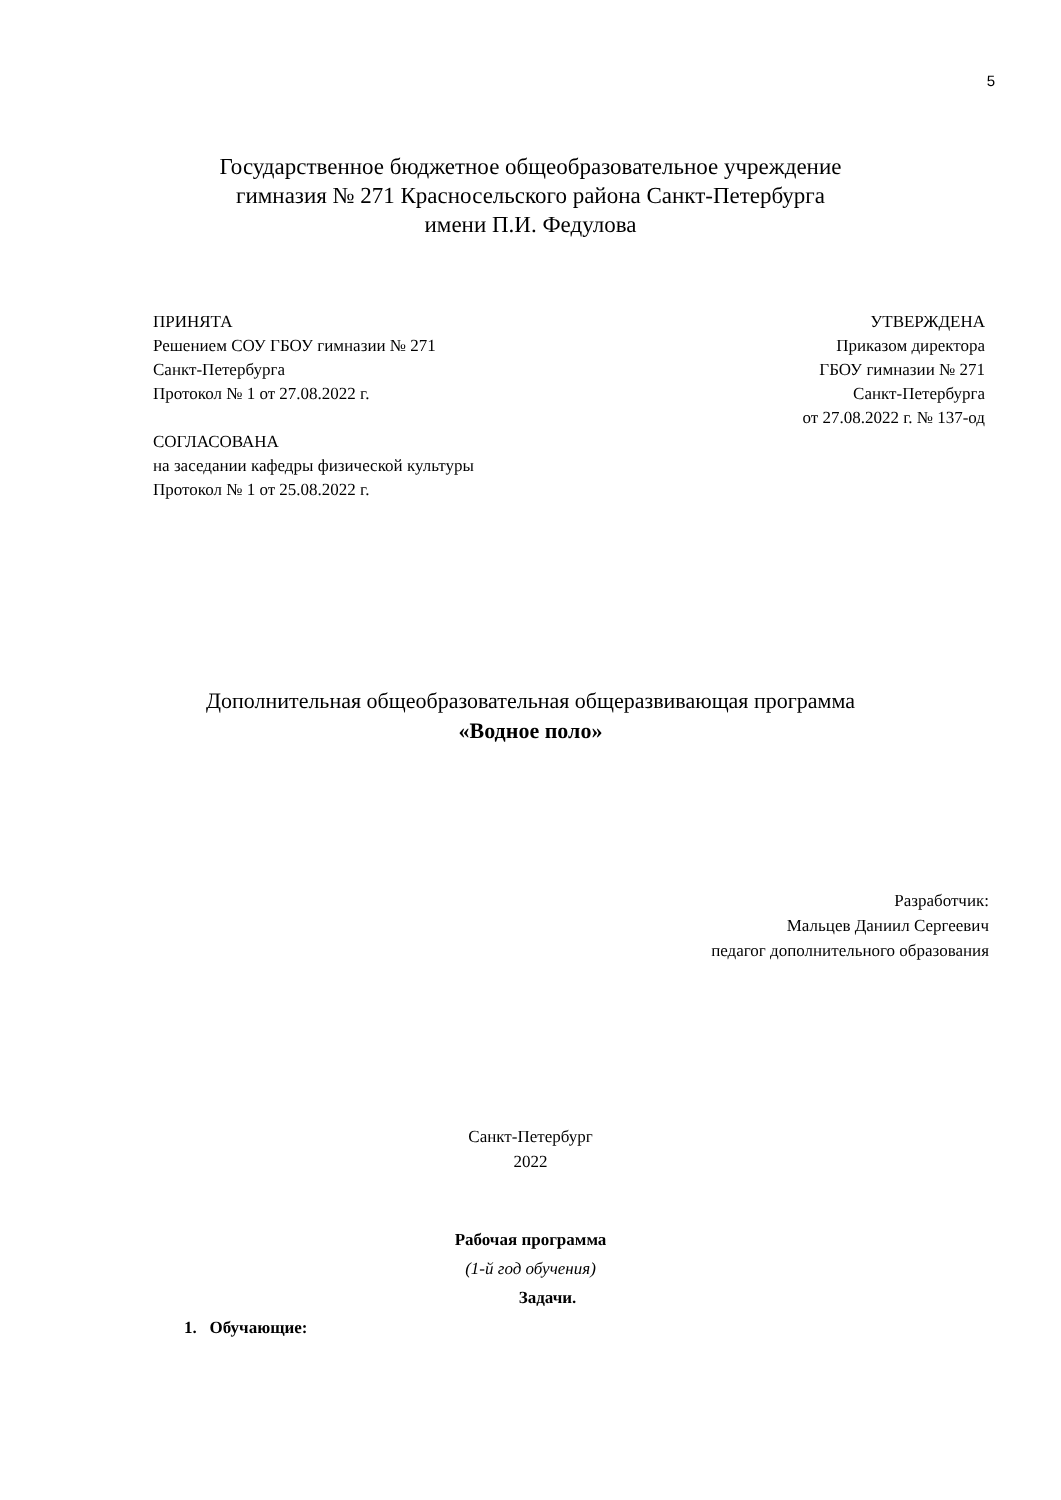5
Государственное бюджетное общеобразовательное учреждение
гимназия № 271 Красносельского района Санкт-Петербурга
имени П.И. Федулова
ПРИНЯТА
Решением СОУ ГБОУ гимназии № 271
Санкт-Петербурга
Протокол № 1 от 27.08.2022 г.
СОГЛАСОВАНА
на заседании кафедры физической культуры
Протокол № 1 от 25.08.2022 г.
УТВЕРЖДЕНА
Приказом директора
ГБОУ гимназии № 271
Санкт-Петербурга
от 27.08.2022 г. № 137-од
Дополнительная общеобразовательная общеразвивающая программа
«Водное поло»
Разработчик:
Мальцев Даниил Сергеевич
педагог дополнительного образования
Санкт-Петербург
2022
Рабочая программа
(1-й год обучения)
Задачи.
1. Обучающие: